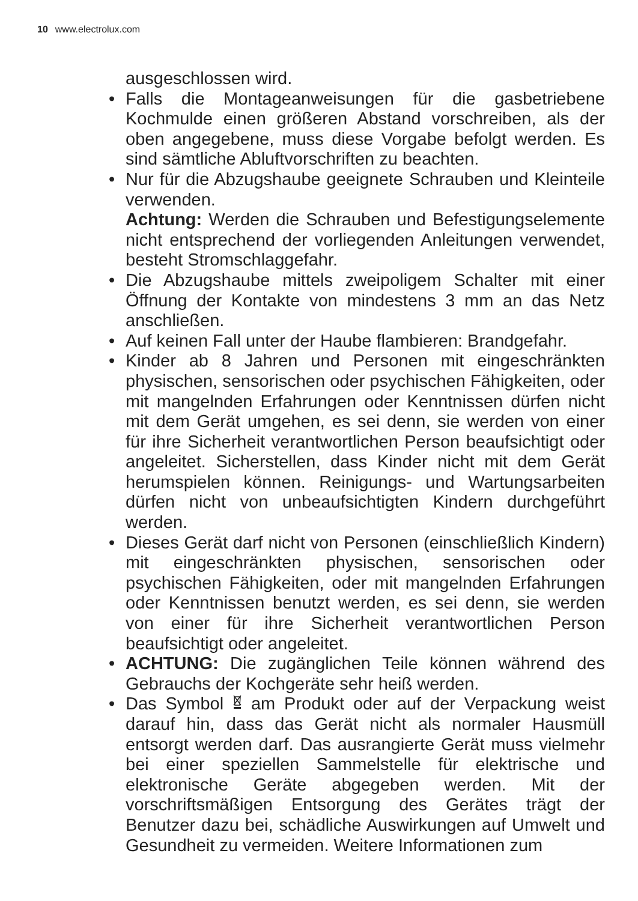10 www.electrolux.com
ausgeschlossen wird.
• Falls die Montageanweisungen für die gasbetriebene Kochmulde einen größeren Abstand vorschreiben, als der oben angegebene, muss diese Vorgabe befolgt werden. Es sind sämtliche Abluftvorschriften zu beachten.
• Nur für die Abzugshaube geeignete Schrauben und Kleinteile verwenden.
Achtung: Werden die Schrauben und Befestigungsele­mente nicht entsprechend der vorliegenden Anleitungen verwendet, besteht Stromschlaggefahr.
• Die Abzugshaube mittels zweipoligem Schalter mit einer Öffnung der Kontakte von mindestens 3 mm an das Netz anschließen.
• Auf keinen Fall unter der Haube flambieren: Brandgefahr.
• Kinder ab 8 Jahren und Personen mit eingeschränkten physischen, sensorischen oder psychischen Fähigkeiten, oder mit mangelnden Erfahrungen oder Kenntnissen dürfen nicht mit dem Gerät umgehen, es sei denn, sie werden von einer für ihre Sicherheit verantwortlichen Person beaufsichtigt oder angeleitet. Sicherstellen, dass Kinder nicht mit dem Gerät herumspielen können. Reinigungs- und Wartungsarbeiten dürfen nicht von unbeaufsichtigten Kindern durchgeführt werden.
• Dieses Gerät darf nicht von Personen (einschließlich Kindern) mit eingeschränkten physischen, sensorischen oder psychischen Fähigkeiten, oder mit mangelnden Er­fahrungen oder Kenntnissen benutzt werden, es sei denn, sie werden von einer für ihre Sicherheit verantwortlichen Person beaufsichtigt oder angeleitet.
• ACHTUNG: Die zugänglichen Teile können während des Gebrauchs der Kochgeräte sehr heiß werden.
• Das Symbol am Produkt oder auf der Verpackung weist darauf hin, dass das Gerät nicht als normaler Hausmüll entsorgt werden darf. Das ausrangierte Gerät muss viel­mehr bei einer speziellen Sammelstelle für elektrische und elektronische Geräte abgegeben werden. Mit der vorschriftsmäßigen Entsorgung des Gerätes trägt der Benutzer dazu bei, schädliche Auswirkungen auf Umwelt und Gesundheit zu vermeiden. Weitere Informationen zum